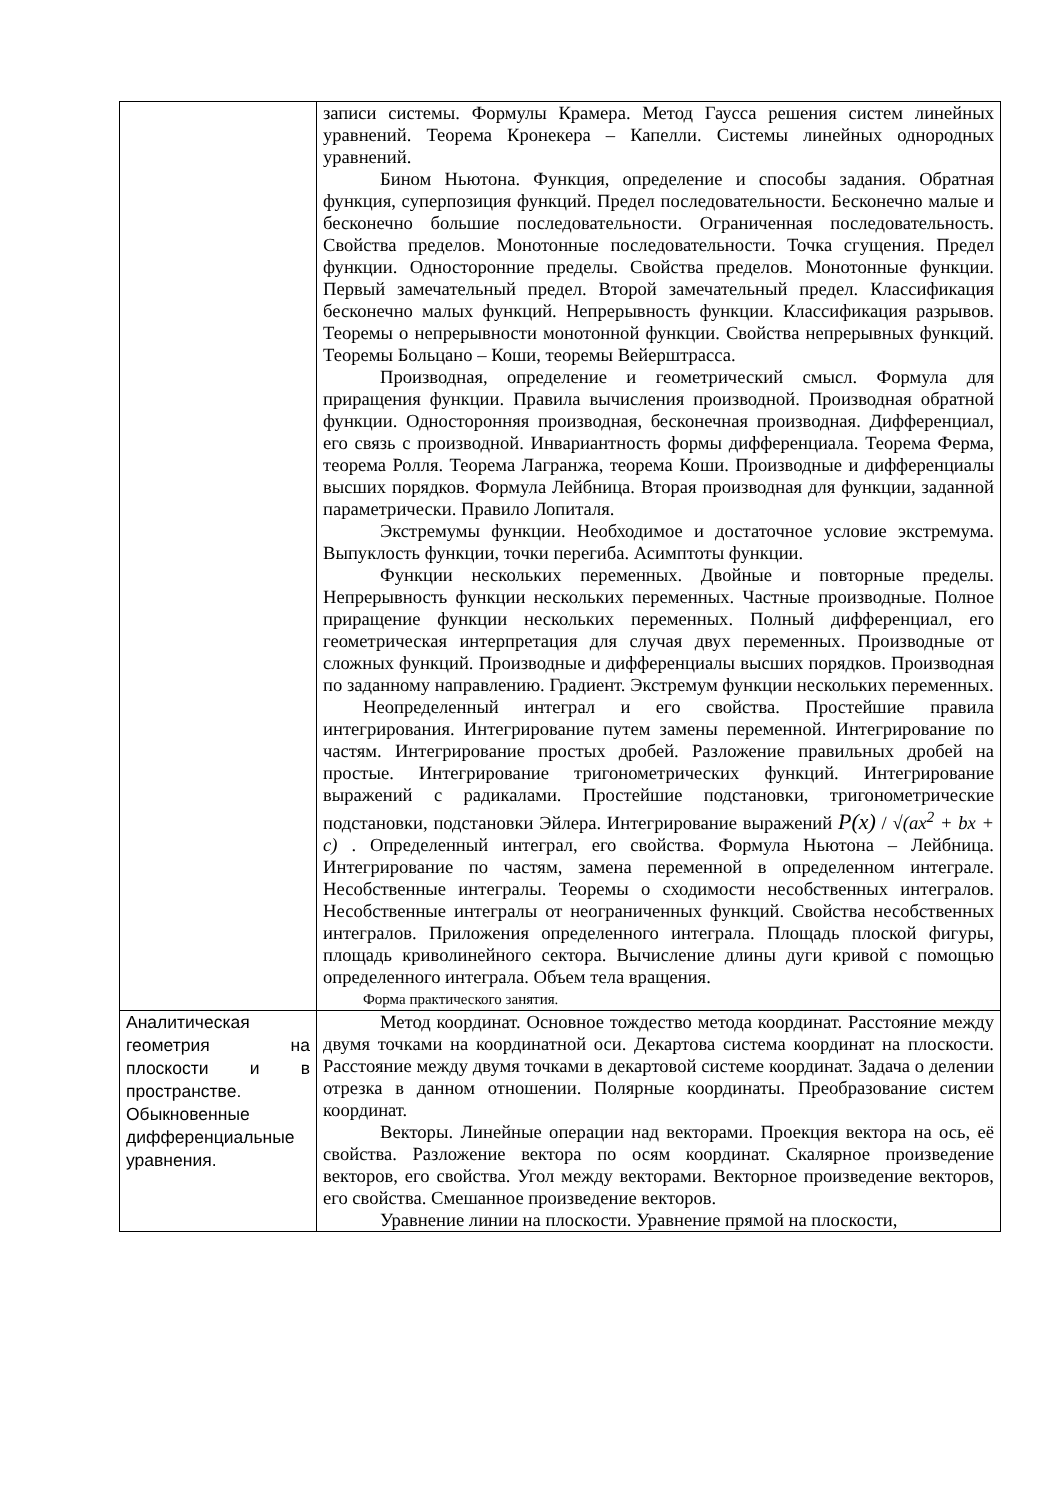| | записи системы. Формулы Крамера. Метод Гаусса решения систем линейных уравнений. Теорема Кронекера – Капелли. Системы линейных однородных уравнений. Бином Ньютона. Функция, определение и способы задания. Обратная функция, суперпозиция функций. Предел последовательности. Бесконечно малые и бесконечно большие последовательности. Ограниченная последовательность. Свойства пределов. Монотонные последовательности. Точка сгущения. Предел функции. Односторонние пределы. Свойства пределов. Монотонные функции. Первый замечательный предел. Второй замечательный предел. Классификация бесконечно малых функций. Непрерывность функции. Классификация разрывов. Теоремы о непрерывности монотонной функции. Свойства непрерывных функций. Теоремы Больцано – Коши, теоремы Вейерштрасса. Производная, определение и геометрический смысл. Формула для приращения функции. Правила вычисления производной. Производная обратной функции. Односторонняя производная, бесконечная производная. Дифференциал, его связь с производной. Инвариантность формы дифференциала. Теорема Ферма, теорема Ролля. Теорема Лагранжа, теорема Коши. Производные и дифференциалы высших порядков. Формула Лейбница. Вторая производная для функции, заданной параметрически. Правило Лопиталя. Экстремумы функции. Необходимое и достаточное условие экстремума. Выпуклость функции, точки перегиба. Асимптоты функции. Функции нескольких переменных. Двойные и повторные пределы. Непрерывность функции нескольких переменных. Частные производные. Полное приращение функции нескольких переменных. Полный дифференциал, его геометрическая интерпретация для случая двух переменных. Производные от сложных функций. Производные и дифференциалы высших порядков. Производная по заданному направлению. Градиент. Экстремум функции нескольких переменных. Неопределенный интеграл и его свойства. Простейшие правила интегрирования. Интегрирование путем замены переменной. Интегрирование по частям. Интегрирование простых дробей. Разложение правильных дробей на простые. Интегрирование тригонометрических функций. Интегрирование выражений с радикалами. Простейшие подстановки, тригонометрические подстановки, подстановки Эйлера. Интегрирование выражений P(x) / √(ax<sup>2</sup> + bx + c) . Определенный интеграл, его свойства. Формула Ньютона – Лейбница. Интегрирование по частям, замена переменной в определенном интеграле. Несобственные интегралы. Теоремы о сходимости несобственных интегралов. Несобственные интегралы от неограниченных функций. Свойства несобственных интегралов. Приложения определенного интеграла. Площадь плоской фигуры, площадь криволинейного сектора. Вычисление длины дуги кривой с помощью определенного интеграла. Объем тела вращения. Форма практического занятия. |
| Аналитическая геометрия на плоскости и в пространстве. Обыкновенные дифференциальные уравнения. | Метод координат. Основное тождество метода координат. Расстояние между двумя точками на координатной оси. Декартова система координат на плоскости. Расстояние между двумя точками в декартовой системе координат. Задача о делении отрезка в данном отношении. Полярные координаты. Преобразование систем координат. Векторы. Линейные операции над векторами. Проекция вектора на ось, её свойства. Разложение вектора по осям координат. Скалярное произведение векторов, его свойства. Угол между векторами. Векторное произведение векторов, его свойства. Смешанное произведение векторов. Уравнение линии на плоскости. Уравнение прямой на плоскости, |